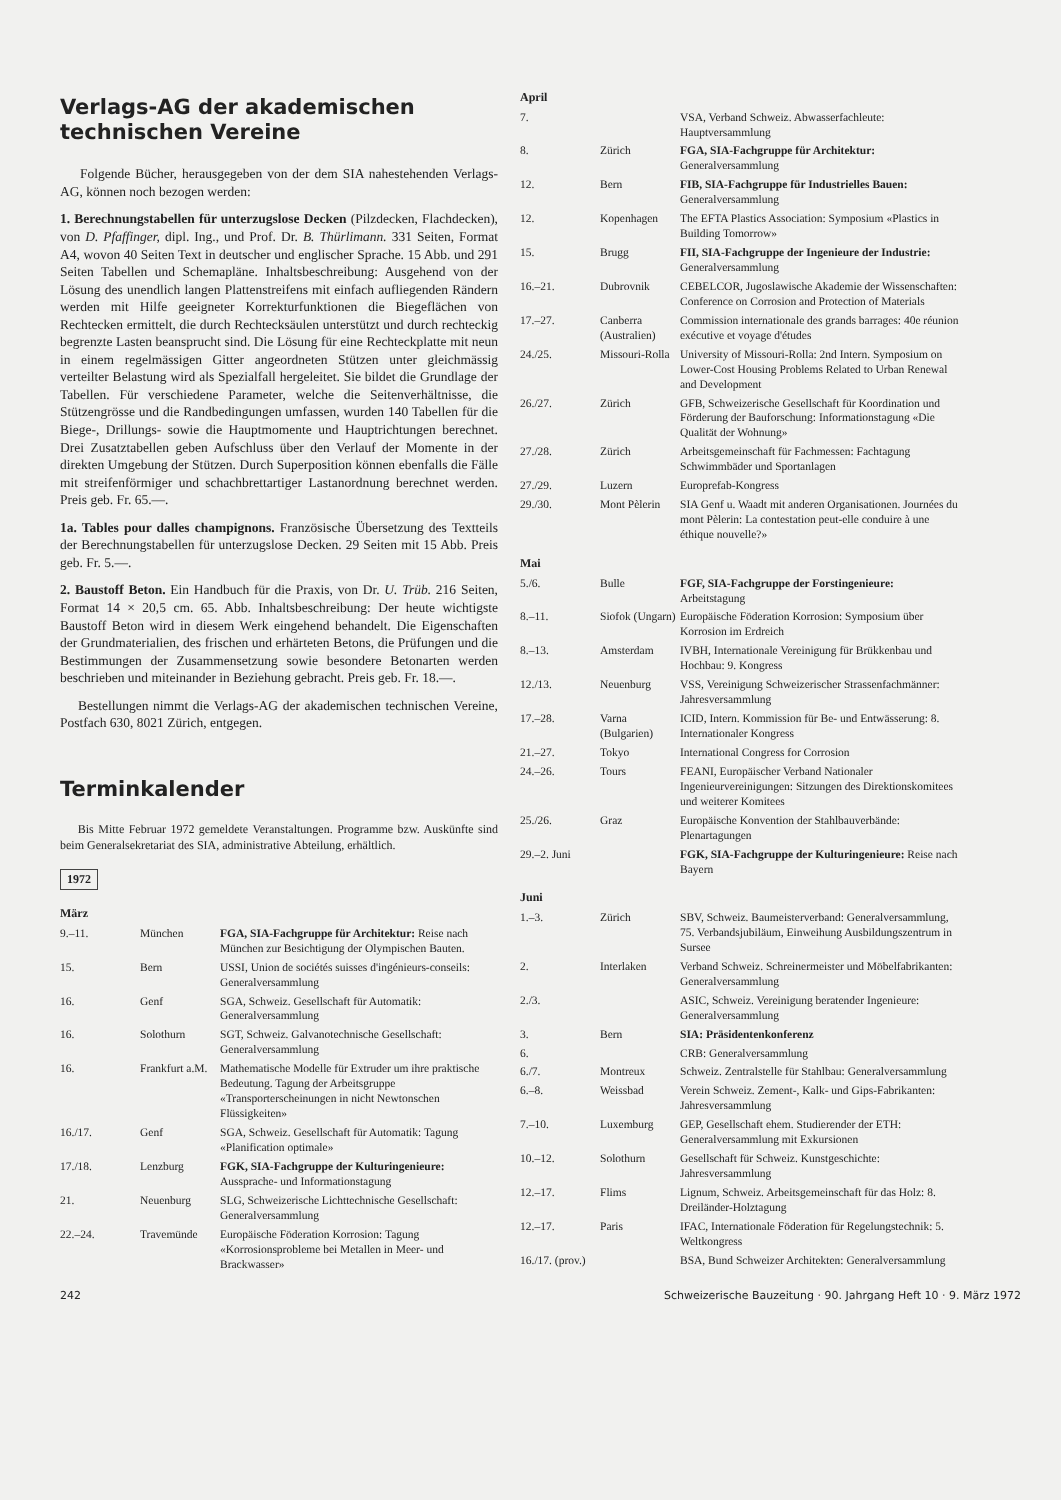Verlags-AG der akademischen technischen Vereine
Folgende Bücher, herausgegeben von der dem SIA nahestehenden Verlags-AG, können noch bezogen werden:
1. Berechnungstabellen für unterzugslose Decken (Pilzdecken, Flachdecken), von D. Pfaffinger, dipl. Ing., und Prof. Dr. B. Thürlimann. 331 Seiten, Format A4, wovon 40 Seiten Text in deutscher und englischer Sprache. 15 Abb. und 291 Seiten Tabellen und Schemapläne. Inhaltsbeschreibung: Ausgehend von der Lösung des unendlich langen Plattenstreifens mit einfach aufliegenden Rändern werden mit Hilfe geeigneter Korrekturfunktionen die Biegeflächen von Rechtecken ermittelt, die durch Rechtecksäulen unterstützt und durch rechteckig begrenzte Lasten beansprucht sind. Die Lösung für eine Rechteckplatte mit neun in einem regelmässigen Gitter angeordneten Stützen unter gleichmässig verteilter Belastung wird als Spezialfall hergeleitet. Sie bildet die Grundlage der Tabellen. Für verschiedene Parameter, welche die Seitenverhältnisse, die Stützengrösse und die Randbedingungen umfassen, wurden 140 Tabellen für die Biege-, Drillungs- sowie die Hauptmomente und Hauptrichtungen berechnet. Drei Zusatztabellen geben Aufschluss über den Verlauf der Momente in der direkten Umgebung der Stützen. Durch Superposition können ebenfalls die Fälle mit streifenförmiger und schachbrettartiger Lastanordnung berechnet werden. Preis geb. Fr. 65.—.
1a. Tables pour dalles champignons. Französische Übersetzung des Textteils der Berechnungstabellen für unterzugslose Decken. 29 Seiten mit 15 Abb. Preis geb. Fr. 5.—.
2. Baustoff Beton. Ein Handbuch für die Praxis, von Dr. U. Trüb. 216 Seiten, Format 14 × 20,5 cm. 65. Abb. Inhaltsbeschreibung: Der heute wichtigste Baustoff Beton wird in diesem Werk eingehend behandelt. Die Eigenschaften der Grundmaterialien, des frischen und erhärteten Betons, die Prüfungen und die Bestimmungen der Zusammensetzung sowie besondere Betonarten werden beschrieben und miteinander in Beziehung gebracht. Preis geb. Fr. 18.—.
Bestellungen nimmt die Verlags-AG der akademischen technischen Vereine, Postfach 630, 8021 Zürich, entgegen.
Terminkalender
Bis Mitte Februar 1972 gemeldete Veranstaltungen. Programme bzw. Auskünfte sind beim Generalsekretariat des SIA, administrative Abteilung, erhältlich.
1972
| März | | |
| 9.–11. | München | FGA, SIA-Fachgruppe für Architektur: Reise nach München zur Besichtigung der Olympischen Bauten. |
| 15. | Bern | USSI, Union de sociétés suisses d'ingénieurs-conseils: Generalversammlung |
| 16. | Genf | SGA, Schweiz. Gesellschaft für Automatik: Generalversammlung |
| 16. | Solothurn | SGT, Schweiz. Galvanotechnische Gesellschaft: Generalversammlung |
| 16. | Frankfurt a.M. | Mathematische Modelle für Extruder um ihre praktische Bedeutung. Tagung der Arbeitsgruppe «Transporterscheinungen in nicht Newtonschen Flüssigkeiten» |
| 16./17. | Genf | SGA, Schweiz. Gesellschaft für Automatik: Tagung «Planification optimale» |
| 17./18. | Lenzburg | FGK, SIA-Fachgruppe der Kulturingenieure: Aussprache- und Informationstagung |
| 21. | Neuenburg | SLG, Schweizerische Lichttechnische Gesellschaft: Generalversammlung |
| 22.–24. | Travemünde | Europäische Föderation Korrosion: Tagung «Korrosionsprobleme bei Metallen in Meer- und Brackwasser» |
| April | | |
| 7. | | VSA, Verband Schweiz. Abwasserfachleute: Hauptversammlung |
| 8. | Zürich | FGA, SIA-Fachgruppe für Architektur: Generalversammlung |
| 12. | Bern | FIB, SIA-Fachgruppe für Industrielles Bauen: Generalversammlung |
| 12. | Kopenhagen | The EFTA Plastics Association: Symposium «Plastics in Building Tomorrow» |
| 15. | Brugg | FII, SIA-Fachgruppe der Ingenieure der Industrie: Generalversammlung |
| 16.–21. | Dubrovnik | CEBELCOR, Jugoslawische Akademie der Wissenschaften: Conference on Corrosion and Protection of Materials |
| 17.–27. | Canberra (Australien) | Commission internationale des grands barrages: 40e réunion exécutive et voyage d'études |
| 24./25. | Missouri-Rolla | University of Missouri-Rolla: 2nd Intern. Symposium on Lower-Cost Housing Problems Related to Urban Renewal and Development |
| 26./27. | Zürich | GFB, Schweizerische Gesellschaft für Koordination und Förderung der Bauforschung: Informationstagung «Die Qualität der Wohnung» |
| 27./28. | Zürich | Arbeitsgemeinschaft für Fachmessen: Fachtagung Schwimmbäder und Sportanlagen |
| 27./29. | Luzern | Europrefab-Kongress |
| 29./30. | Mont Pèlerin | SIA Genf u. Waadt mit anderen Organisationen. Journées du mont Pèlerin: La contestation peut-elle conduire à une éthique nouvelle?» |
| Mai | | |
| 5./6. | Bulle | FGF, SIA-Fachgruppe der Forstingenieure: Arbeitstagung |
| 8.–11. | Siofok (Ungarn) | Europäische Föderation Korrosion: Symposium über Korrosion im Erdreich |
| 8.–13. | Amsterdam | IVBH, Internationale Vereinigung für Brükkenbau und Hochbau: 9. Kongress |
| 12./13. | Neuenburg | VSS, Vereinigung Schweizerischer Strassenfachmänner: Jahresversammlung |
| 17.–28. | Varna (Bulgarien) | ICID, Intern. Kommission für Be- und Entwässerung: 8. Internationaler Kongress |
| 21.–27. | Tokyo | International Congress for Corrosion |
| 24.–26. | Tours | FEANI, Europäischer Verband Nationaler Ingenieurvereinigungen: Sitzungen des Direktionskomitees und weiterer Komitees |
| 25./26. | Graz | Europäische Konvention der Stahlbauverbände: Plenartagungen |
| 29.–2. Juni | | FGK, SIA-Fachgruppe der Kulturingenieure: Reise nach Bayern |
| Juni | | |
| 1.–3. | Zürich | SBV, Schweiz. Baumeisterverband: Generalversammlung, 75. Verbandsjubiläum, Einweihung Ausbildungszentrum in Sursee |
| 2. | Interlaken | Verband Schweiz. Schreinermeister und Möbelfabrikanten: Generalversammlung |
| 2./3. | | ASIC, Schweiz. Vereinigung beratender Ingenieure: Generalversammlung |
| 3. | Bern | SIA: Präsidentenkonferenz |
| 6. | | CRB: Generalversammlung |
| 6./7. | Montreux | Schweiz. Zentralstelle für Stahlbau: Generalversammlung |
| 6.–8. | Weissbad | Verein Schweiz. Zement-, Kalk- und Gips-Fabrikanten: Jahresversammlung |
| 7.–10. | Luxemburg | GEP, Gesellschaft ehem. Studierender der ETH: Generalversammlung mit Exkursionen |
| 10.–12. | Solothurn | Gesellschaft für Schweiz. Kunstgeschichte: Jahresversammlung |
| 12.–17. | Flims | Lignum, Schweiz. Arbeitsgemeinschaft für das Holz: 8. Dreiländer-Holztagung |
| 12.–17. | Paris | IFAC, Internationale Föderation für Regelungstechnik: 5. Weltkongress |
| 16./17. (prov.) | | BSA, Bund Schweizer Architekten: Generalversammlung |
242 Schweizerische Bauzeitung · 90. Jahrgang Heft 10 · 9. März 1972